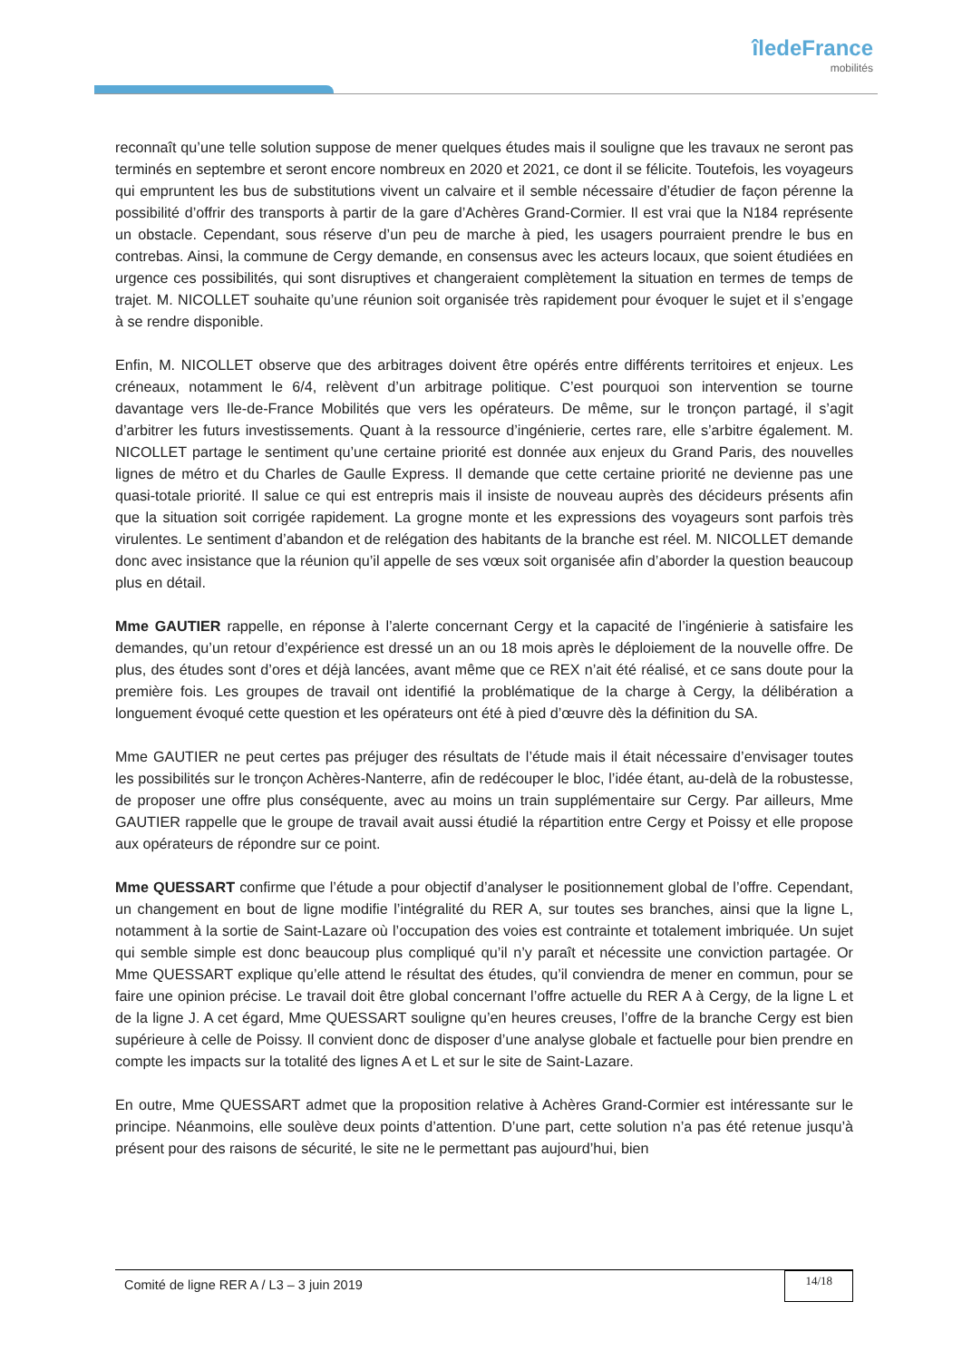îledeFrance
mobilités
reconnaît qu’une telle solution suppose de mener quelques études mais il souligne que les travaux ne seront pas terminés en septembre et seront encore nombreux en 2020 et 2021, ce dont il se félicite. Toutefois, les voyageurs qui empruntent les bus de substitutions vivent un calvaire et il semble nécessaire d’étudier de façon pérenne la possibilité d’offrir des transports à partir de la gare d’Achères Grand-Cormier. Il est vrai que la N184 représente un obstacle. Cependant, sous réserve d’un peu de marche à pied, les usagers pourraient prendre le bus en contrebas. Ainsi, la commune de Cergy demande, en consensus avec les acteurs locaux, que soient étudiées en urgence ces possibilités, qui sont disruptives et changeraient complètement la situation en termes de temps de trajet. M. NICOLLET souhaite qu’une réunion soit organisée très rapidement pour évoquer le sujet et il s’engage à se rendre disponible.
Enfin, M. NICOLLET observe que des arbitrages doivent être opérés entre différents territoires et enjeux. Les créneaux, notamment le 6/4, relèvent d’un arbitrage politique. C’est pourquoi son intervention se tourne davantage vers Ile-de-France Mobilités que vers les opérateurs. De même, sur le tronçon partagé, il s’agit d’arbitrer les futurs investissements. Quant à la ressource d’ingénierie, certes rare, elle s’arbitre également. M. NICOLLET partage le sentiment qu’une certaine priorité est donnée aux enjeux du Grand Paris, des nouvelles lignes de métro et du Charles de Gaulle Express. Il demande que cette certaine priorité ne devienne pas une quasi-totale priorité. Il salue ce qui est entrepris mais il insiste de nouveau auprès des décideurs présents afin que la situation soit corrigée rapidement. La grogne monte et les expressions des voyageurs sont parfois très virulentes. Le sentiment d’abandon et de relégation des habitants de la branche est réel. M. NICOLLET demande donc avec insistance que la réunion qu’il appelle de ses vœux soit organisée afin d’aborder la question beaucoup plus en détail.
Mme GAUTIER rappelle, en réponse à l’alerte concernant Cergy et la capacité de l’ingénierie à satisfaire les demandes, qu’un retour d’expérience est dressé un an ou 18 mois après le déploiement de la nouvelle offre. De plus, des études sont d’ores et déjà lancées, avant même que ce REX n’ait été réalisé, et ce sans doute pour la première fois. Les groupes de travail ont identifié la problématique de la charge à Cergy, la délibération a longuement évoqué cette question et les opérateurs ont été à pied d’œuvre dès la définition du SA.
Mme GAUTIER ne peut certes pas préjuger des résultats de l’étude mais il était nécessaire d’envisager toutes les possibilités sur le tronçon Achères-Nanterre, afin de redécouper le bloc, l’idée étant, au-delà de la robustesse, de proposer une offre plus conséquente, avec au moins un train supplémentaire sur Cergy. Par ailleurs, Mme GAUTIER rappelle que le groupe de travail avait aussi étudié la répartition entre Cergy et Poissy et elle propose aux opérateurs de répondre sur ce point.
Mme QUESSART confirme que l’étude a pour objectif d’analyser le positionnement global de l’offre. Cependant, un changement en bout de ligne modifie l’intégralité du RER A, sur toutes ses branches, ainsi que la ligne L, notamment à la sortie de Saint-Lazare où l’occupation des voies est contrainte et totalement imbriquée. Un sujet qui semble simple est donc beaucoup plus compliqué qu’il n’y paraît et nécessite une conviction partagée. Or Mme QUESSART explique qu’elle attend le résultat des études, qu’il conviendra de mener en commun, pour se faire une opinion précise. Le travail doit être global concernant l’offre actuelle du RER A à Cergy, de la ligne L et de la ligne J. A cet égard, Mme QUESSART souligne qu’en heures creuses, l’offre de la branche Cergy est bien supérieure à celle de Poissy. Il convient donc de disposer d’une analyse globale et factuelle pour bien prendre en compte les impacts sur la totalité des lignes A et L et sur le site de Saint-Lazare.
En outre, Mme QUESSART admet que la proposition relative à Achères Grand-Cormier est intéressante sur le principe. Néanmoins, elle soulève deux points d’attention. D’une part, cette solution n’a pas été retenue jusqu’à présent pour des raisons de sécurité, le site ne le permettant pas aujourd’hui, bien
Comité de ligne RER A / L3 – 3 juin 2019 14/18